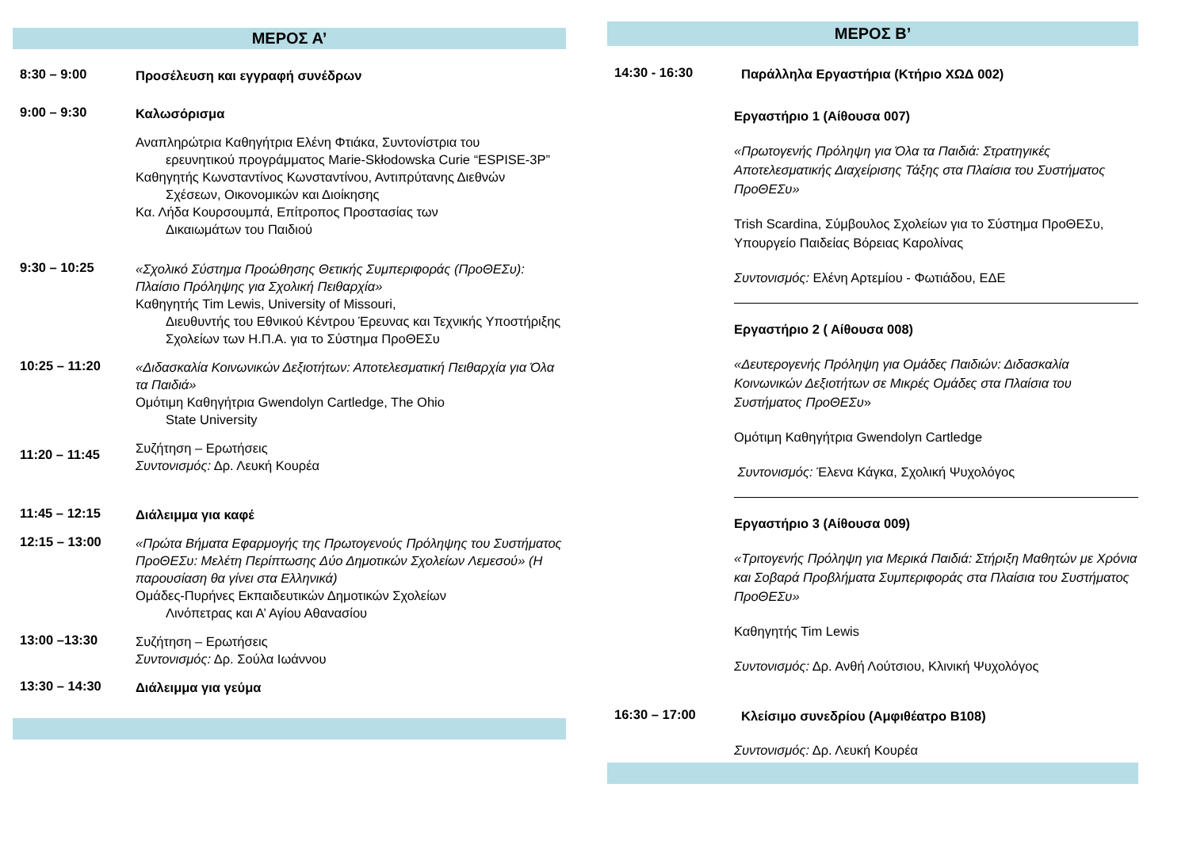ΜΕΡΟΣ Α’
8:30 – 9:00
Προσέλευση και εγγραφή συνέδρων
9:00 – 9:30
Καλωσόρισμα
Αναπληρώτρια Καθηγήτρια Ελένη Φτιάκα, Συντονίστρια του
ερευνητικού προγράμματος Marie-Skłodowska Curie “ESPISE-3P”
Καθηγητής Κωνσταντίνος Κωνσταντίνου, Αντιπρύτανης Διεθνών
Σχέσεων, Οικονομικών και Διοίκησης
Κα. Λήδα Κουρσουμπά, Επίτροπος Προστασίας των
Δικαιωμάτων του Παιδιού
9:30 – 10:25
«Σχολικό Σύστημα Προώθησης Θετικής Συμπεριφοράς (ΠροΘΕΣυ): Πλαίσιο Πρόληψης για Σχολική Πειθαρχία»
Καθηγητής Tim Lewis, University of Missouri,
Διευθυντής του Εθνικού Κέντρου Έρευνας και Τεχνικής Υποστήριξης Σχολείων των Η.Π.Α. για το Σύστημα ΠροΘΕΣυ
10:25 – 11:20
«Διδασκαλία Κοινωνικών Δεξιοτήτων: Αποτελεσματική Πειθαρχία για Όλα τα Παιδιά»
Ομότιμη Καθηγήτρια Gwendolyn Cartledge, The Ohio
State University
11:20 – 11:45
Συζήτηση – Ερωτήσεις
Συντονισμός: Δρ. Λευκή Κουρέα
11:45 – 12:15
Διάλειμμα για καφέ
12:15 – 13:00
«Πρώτα Βήματα Εφαρμογής της Πρωτογενούς Πρόληψης του Συστήματος ΠροΘΕΣυ: Μελέτη Περίπτωσης Δύο Δημοτικών Σχολείων Λεμεσού» (Η παρουσίαση θα γίνει στα Ελληνικά)
Ομάδες-Πυρήνες Εκπαιδευτικών Δημοτικών Σχολείων
Λινόπετρας και Α’ Αγίου Αθανασίου
13:00 –13:30
Συζήτηση – Ερωτήσεις
Συντονισμός: Δρ. Σούλα Ιωάννου
13:30 – 14:30
Διάλειμμα για γεύμα
ΜΕΡΟΣ Β’
14:30 - 16:30
Παράλληλα Εργαστήρια (Κτήριο ΧΩΔ 002)
Εργαστήριο 1 (Αίθουσα 007)
«Πρωτογενής Πρόληψη για Όλα τα Παιδιά: Στρατηγικές Αποτελεσματικής Διαχείρισης Τάξης στα Πλαίσια του Συστήματος ΠροΘΕΣυ»
Trish Scardina, Σύμβουλος Σχολείων για το Σύστημα ΠροΘΕΣυ, Υπουργείο Παιδείας Βόρειας Καρολίνας
Συντονισμός: Ελένη Αρτεμίου - Φωτιάδου, ΕΔΕ
Εργαστήριο 2 ( Αίθουσα 008)
«Δευτερογενής Πρόληψη για Ομάδες Παιδιών: Διδασκαλία Κοινωνικών Δεξιοτήτων σε Μικρές Ομάδες στα Πλαίσια του Συστήματος ΠροΘΕΣυ»
Ομότιμη Καθηγήτρια Gwendolyn Cartledge
Συντονισμός: Έλενα Κάγκα, Σχολική Ψυχολόγος
Εργαστήριο 3 (Αίθουσα 009)
«Τριτογενής Πρόληψη για Μερικά Παιδιά: Στήριξη Μαθητών με Χρόνια και Σοβαρά Προβλήματα Συμπεριφοράς στα Πλαίσια του Συστήματος ΠροΘΕΣυ»
Καθηγητής Tim Lewis
Συντονισμός: Δρ. Ανθή Λούτσιου, Κλινική Ψυχολόγος
16:30 – 17:00
Κλείσιμο συνεδρίου (Αμφιθέατρο Β108)
Συντονισμός: Δρ. Λευκή Κουρέα